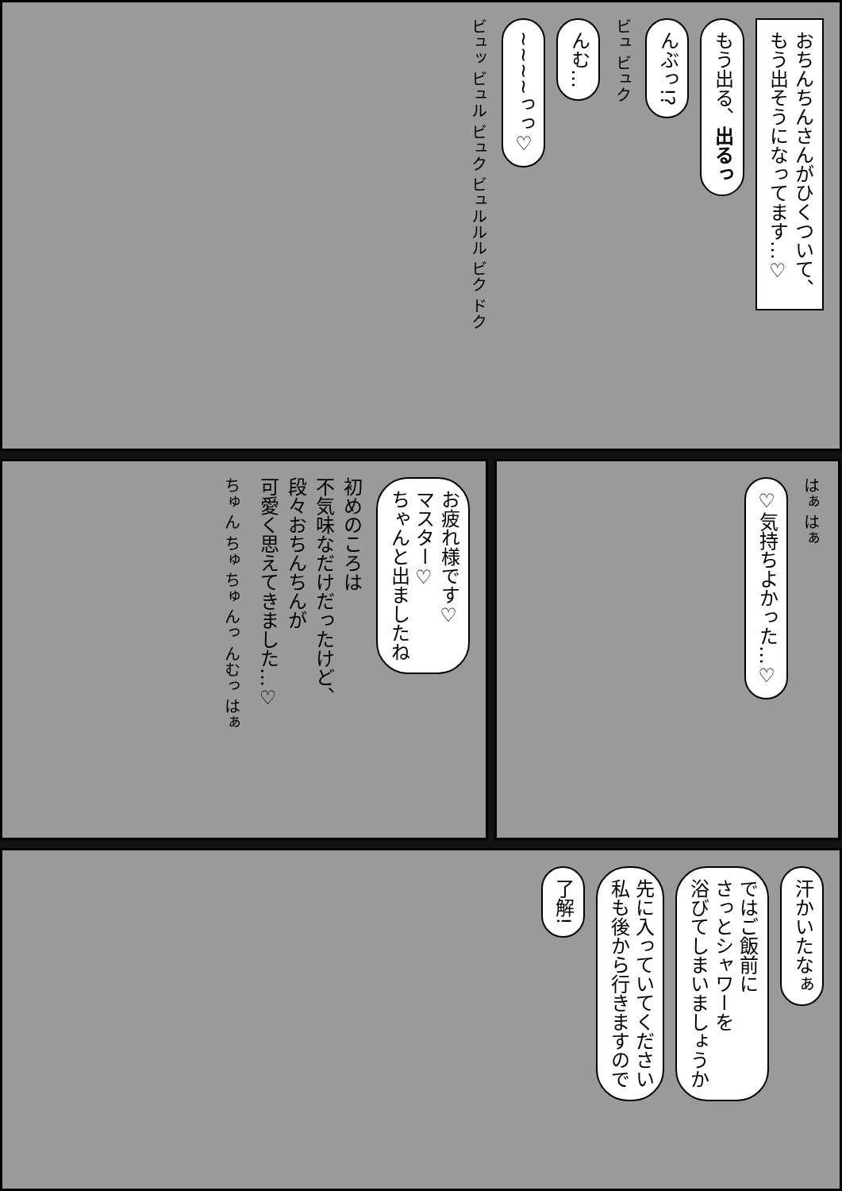おちんちんさんがひくついて、
もう出そうになってます…♡
もう出る、出るっ
んぶっ!?
ビュ ビュク
んむ…
~~~~っっ♡
ビュッ ビュル ビュク ビュルルル ビク ドク
お疲れ様です♡
マスター♡
ちゃんと出ましたね
初めのころは
不気味なだけだったけど、
段々おちんちんが
可愛く思えてきました…♡
ちゅ ん ちゅ ちゅ んっ んむっ はぁ
はぁ はぁ
♡気持ちよかった…♡
汗かいたなぁ
ではご飯前に
さっとシャワーを
浴びてしまいましょうか
先に入っていてください
私も後から行きますので
了解!